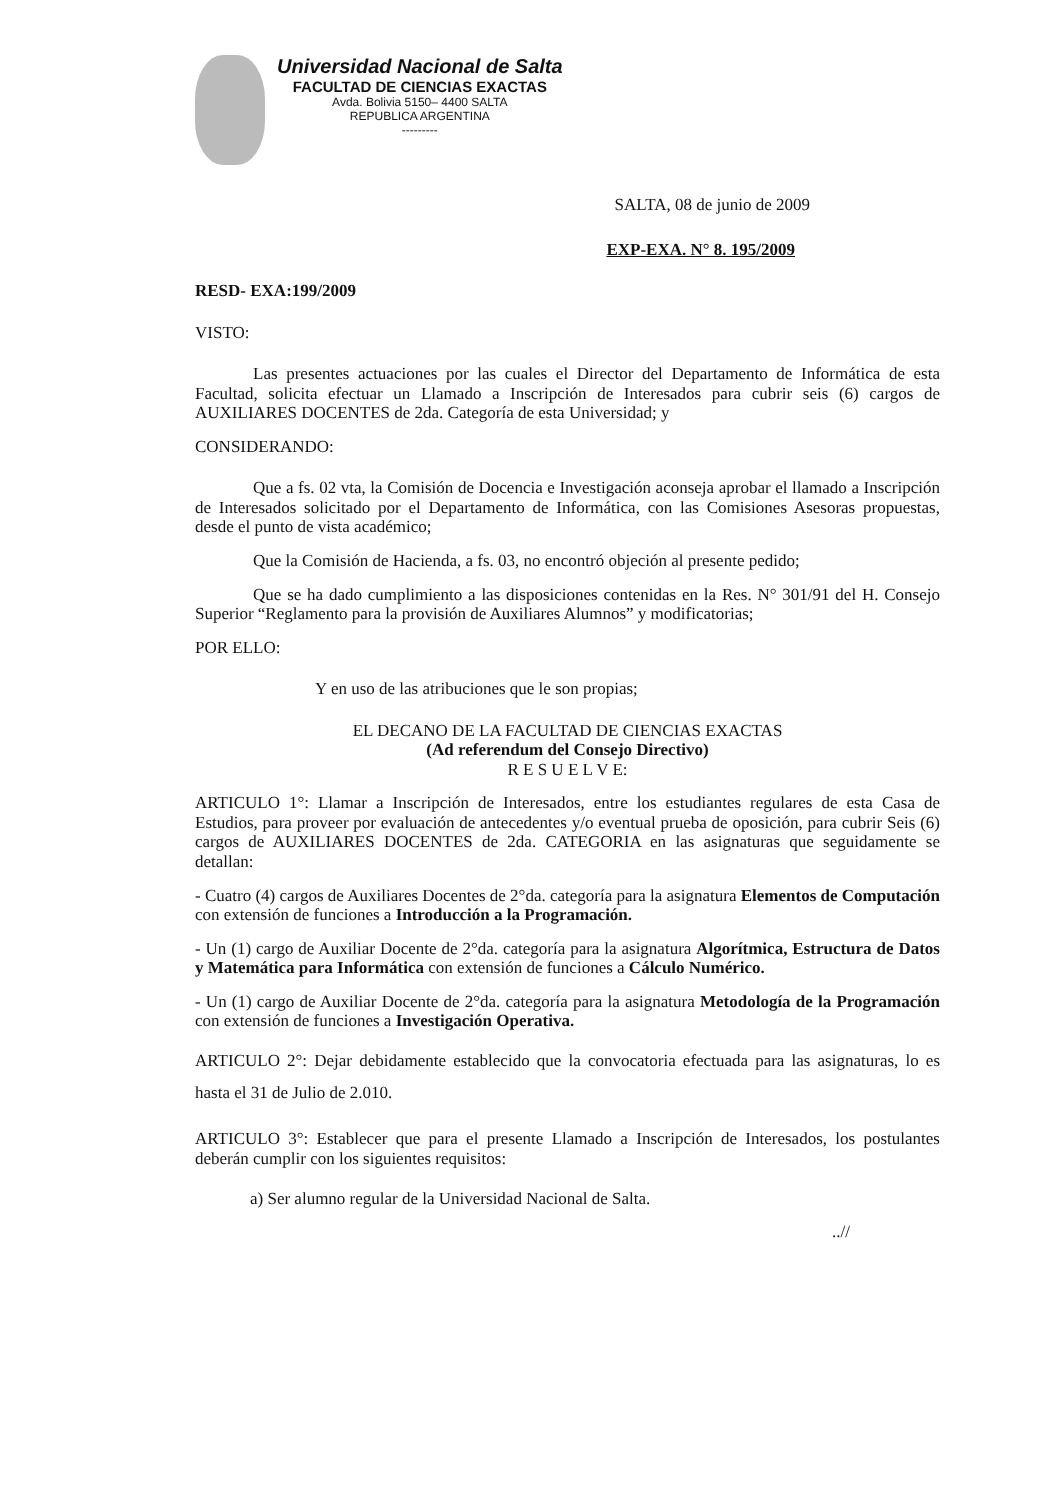Universidad Nacional de Salta
FACULTAD DE CIENCIAS EXACTAS
Avda. Bolivia 5150– 4400 SALTA
REPUBLICA ARGENTINA
---------
SALTA, 08 de junio de 2009
EXP-EXA. N° 8. 195/2009
RESD- EXA:199/2009
VISTO:
Las presentes actuaciones por las cuales el Director del Departamento de Informática de esta Facultad, solicita efectuar un Llamado a Inscripción de Interesados para cubrir seis (6) cargos de AUXILIARES DOCENTES de 2da. Categoría de esta Universidad; y
CONSIDERANDO:
Que a fs. 02 vta, la Comisión de Docencia e Investigación aconseja aprobar el llamado a Inscripción de Interesados solicitado por el Departamento de Informática, con las Comisiones Asesoras propuestas, desde el punto de vista académico;
Que la Comisión de Hacienda, a fs. 03, no encontró objeción al presente pedido;
Que se ha dado cumplimiento a las disposiciones contenidas en la Res. N° 301/91 del H. Consejo Superior “Reglamento para la provisión de Auxiliares Alumnos” y modificatorias;
POR ELLO:
Y en uso de las atribuciones que le son propias;
EL DECANO DE LA FACULTAD DE CIENCIAS EXACTAS
(Ad referendum del Consejo Directivo)
R E S U E L V E:
ARTICULO 1°: Llamar a Inscripción de Interesados, entre los estudiantes regulares de esta Casa de Estudios, para proveer por evaluación de antecedentes y/o eventual prueba de oposición, para cubrir Seis (6) cargos de AUXILIARES DOCENTES de 2da. CATEGORIA en las asignaturas que seguidamente se detallan:
- Cuatro (4) cargos de Auxiliares Docentes de 2°da. categoría para la asignatura Elementos de Computación con extensión de funciones a Introducción a la Programación.
- Un (1) cargo de Auxiliar Docente de 2°da. categoría para la asignatura Algorítmica, Estructura de Datos y Matemática para Informática con extensión de funciones a Cálculo Numérico.
- Un (1) cargo de Auxiliar Docente de 2°da. categoría para la asignatura Metodología de la Programación con extensión de funciones a Investigación Operativa.
ARTICULO 2°: Dejar debidamente establecido que la convocatoria efectuada para las asignaturas, lo es hasta el 31 de Julio de 2.010.
ARTICULO 3°: Establecer que para el presente Llamado a Inscripción de Interesados, los postulantes deberán cumplir con los siguientes requisitos:
a) Ser alumno regular de la Universidad Nacional de Salta.
..//